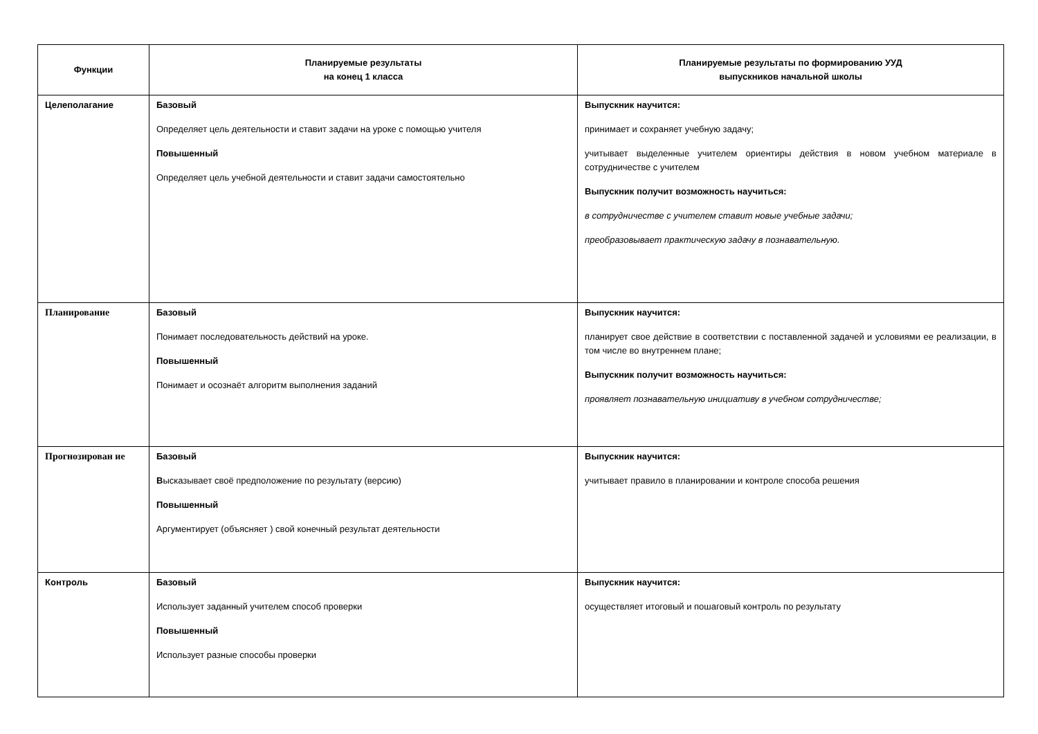| Функции | Планируемые результаты на конец 1 класса | Планируемые результаты по формированию УУД выпускников начальной школы |
| --- | --- | --- |
| Целеполагание | Базовый Определяет цель деятельности и ставит задачи на уроке с помощью учителя Повышенный Определяет цель учебной деятельности и ставит задачи самостоятельно | Выпускник научится: принимает и сохраняет учебную задачу; учитывает выделенные учителем ориентиры действия в новом учебном материале в сотрудничестве с учителем Выпускник получит возможность научиться: в сотрудничестве с учителем ставит новые учебные задачи; преобразовывает практическую задачу в познавательную. |
| Планирование | Базовый Понимает последовательность действий на уроке. Повышенный Понимает и осознаёт алгоритм выполнения заданий | Выпускник научится: планирует свое действие в соответствии с поставленной задачей и условиями ее реализации, в том числе во внутреннем плане; Выпускник получит возможность научиться: проявляет познавательную инициативу в учебном сотрудничестве; |
| Прогнозирован ие | Базовый В ысказывает своё предположение по результату (версию) Повышенный Аргументирует (объясняет ) свой конечный результат деятельности | Выпускник научится: учитывает правило в планировании и контроле способа решения |
| Контроль | Базовый Использует заданный учителем способ проверки Повышенный Использует разные способы проверки | Выпускник научится: осуществляет итоговый и пошаговый контроль по результату |